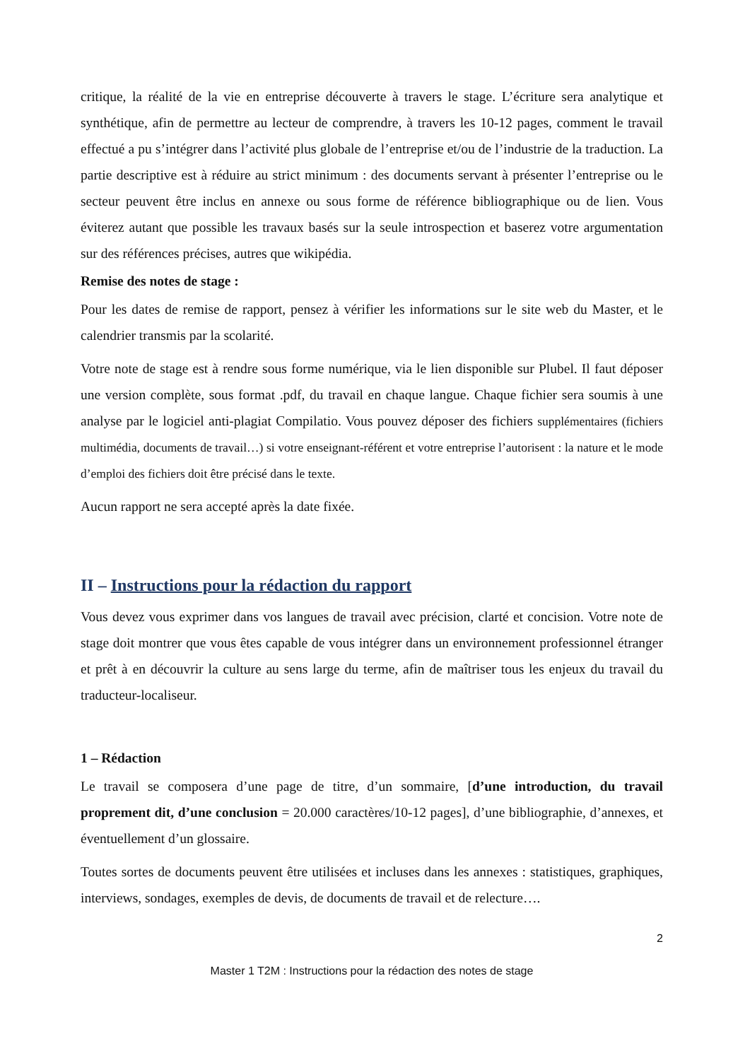critique, la réalité de la vie en entreprise découverte à travers le stage. L’écriture sera analytique et synthétique, afin de permettre au lecteur de comprendre, à travers les 10-12 pages, comment le travail effectué a pu s’intégrer dans l’activité plus globale de l’entreprise et/ou de l’industrie de la traduction. La partie descriptive est à réduire au strict minimum : des documents servant à présenter l’entreprise ou le secteur peuvent être inclus en annexe ou sous forme de référence bibliographique ou de lien. Vous éviterez autant que possible les travaux basés sur la seule introspection et baserez votre argumentation sur des références précises, autres que wikipédia.
Remise des notes de stage :
Pour les dates de remise de rapport, pensez à vérifier les informations sur le site web du Master, et le calendrier transmis par la scolarité.
Votre note de stage est à rendre sous forme numérique, via le lien disponible sur Plubel. Il faut déposer une version complète, sous format .pdf, du travail en chaque langue. Chaque fichier sera soumis à une analyse par le logiciel anti-plagiat Compilatio. Vous pouvez déposer des fichiers supplémentaires (fichiers multimédia, documents de travail…) si votre enseignant-référent et votre entreprise l’autorisent : la nature et le mode d’emploi des fichiers doit être précisé dans le texte.
Aucun rapport ne sera accepté après la date fixée.
II – Instructions pour la rédaction du rapport
Vous devez vous exprimer dans vos langues de travail avec précision, clarté et concision. Votre note de stage doit montrer que vous êtes capable de vous intégrer dans un environnement professionnel étranger et prêt à en découvrir la culture au sens large du terme, afin de maîtriser tous les enjeux du travail du traducteur-localiseur.
1 – Rédaction
Le travail se composera d’une page de titre, d’un sommaire, [d’une introduction, du travail proprement dit, d’une conclusion = 20.000 caractères/10-12 pages], d’une bibliographie, d’annexes, et éventuellement d’un glossaire.
Toutes sortes de documents peuvent être utilisées et incluses dans les annexes : statistiques, graphiques, interviews, sondages, exemples de devis, de documents de travail et de relecture….
2
Master 1 T2M : Instructions pour la rédaction des notes de stage